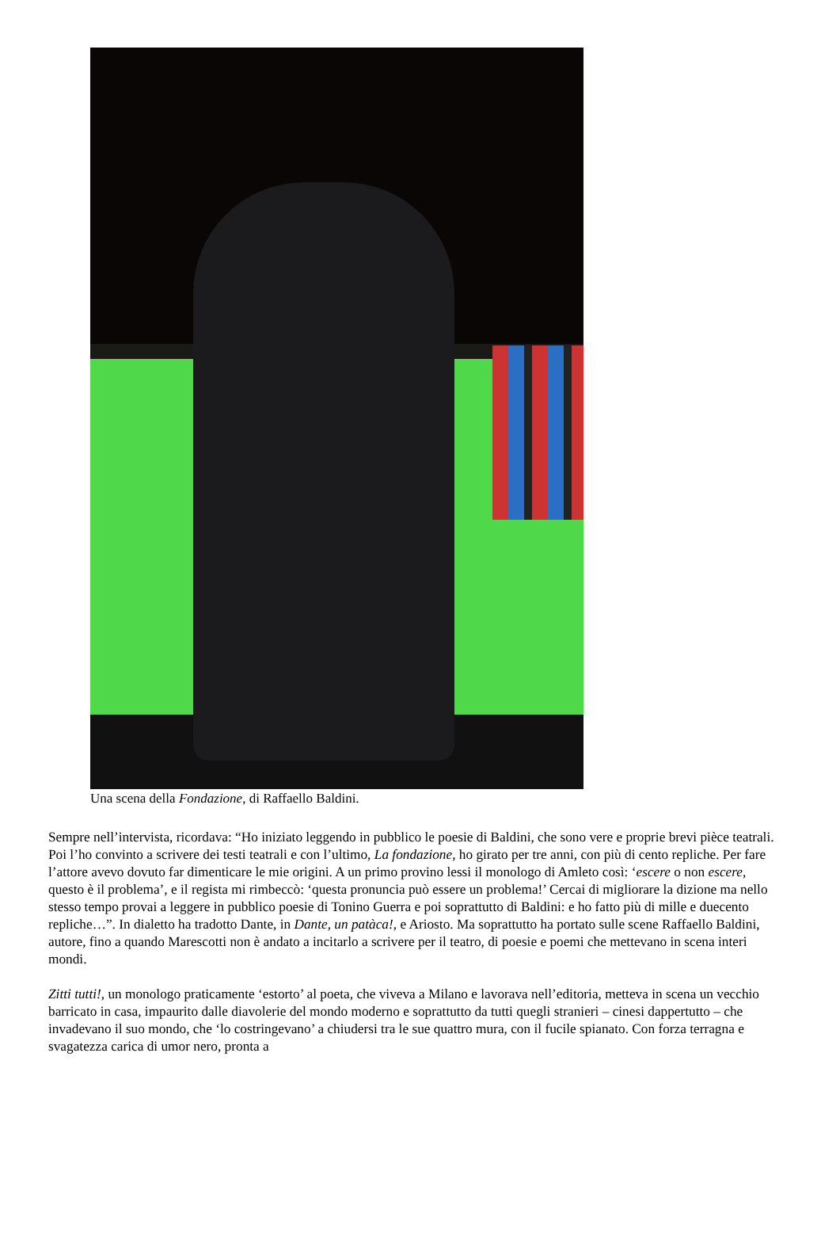Una scena della Fondazione, di Raffaello Baldini.
Sempre nell’intervista, ricordava: “Ho iniziato leggendo in pubblico le poesie di Baldini, che sono vere e proprie brevi pièce teatrali. Poi l’ho convinto a scrivere dei testi teatrali e con l’ultimo, La fondazione, ho girato per tre anni, con più di cento repliche. Per fare l’attore avevo dovuto far dimenticare le mie origini. A un primo provino lessi il monologo di Amleto così: ‘escere o non escere, questo è il problema’, e il regista mi rimbeccò: ‘questa pronuncia può essere un problema!’ Cercai di migliorare la dizione ma nello stesso tempo provai a leggere in pubblico poesie di Tonino Guerra e poi soprattutto di Baldini: e ho fatto più di mille e duecento repliche…”. In dialetto ha tradotto Dante, in Dante, un patàca!, e Ariosto. Ma soprattutto ha portato sulle scene Raffaello Baldini, autore, fino a quando Marescotti non è andato a incitarlo a scrivere per il teatro, di poesie e poemi che mettevano in scena interi mondi.
Zitti tutti!, un monologo praticamente ‘estorto’ al poeta, che viveva a Milano e lavorava nell’editoria, metteva in scena un vecchio barricato in casa, impaurito dalle diavolerie del mondo moderno e soprattutto da tutti quegli stranieri – cinesi dappertutto – che invadevano il suo mondo, che ‘lo costringevano’ a chiudersi tra le sue quattro mura, con il fucile spianato. Con forza terragna e svagatezza carica di umor nero, pronta a